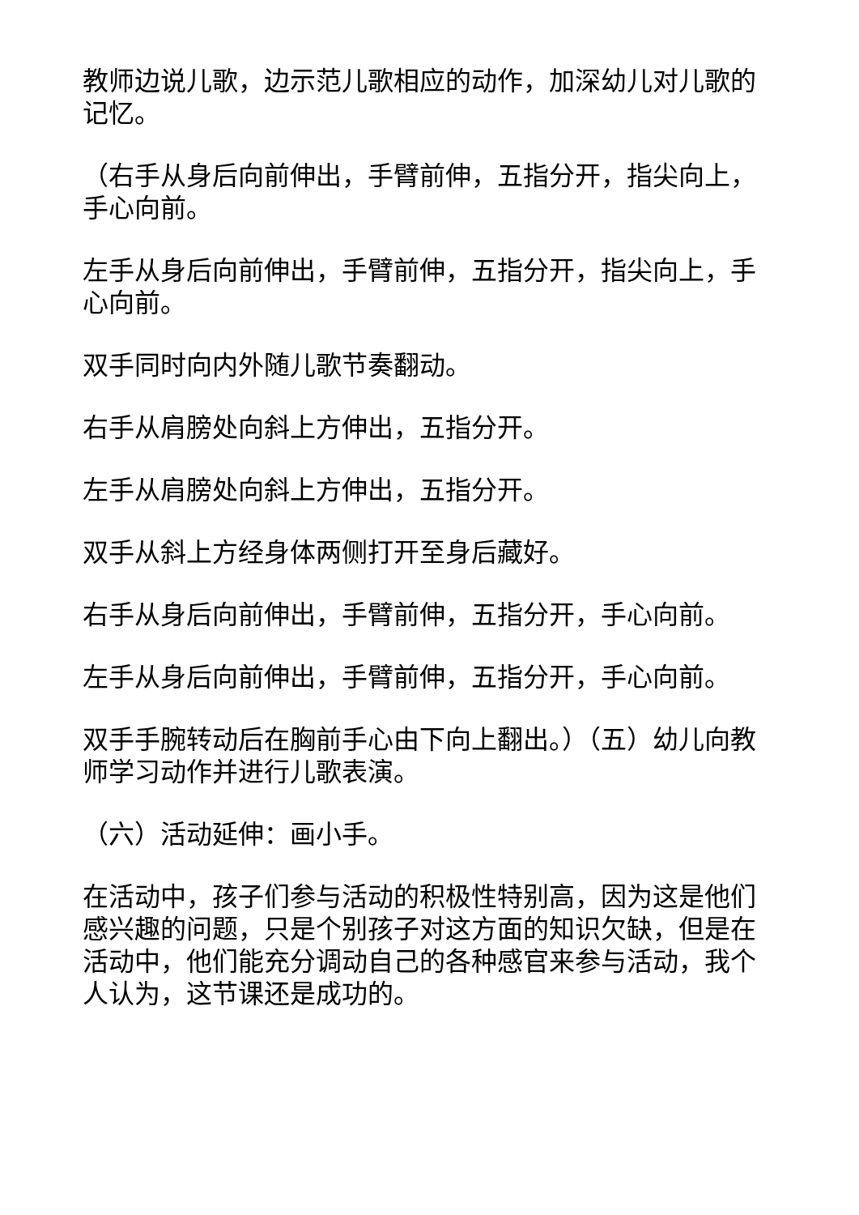教师边说儿歌，边示范儿歌相应的动作，加深幼儿对儿歌的记忆。
（右手从身后向前伸出，手臂前伸，五指分开，指尖向上，手心向前。
左手从身后向前伸出，手臂前伸，五指分开，指尖向上，手心向前。
双手同时向内外随儿歌节奏翻动。
右手从肩膀处向斜上方伸出，五指分开。
左手从肩膀处向斜上方伸出，五指分开。
双手从斜上方经身体两侧打开至身后藏好。
右手从身后向前伸出，手臂前伸，五指分开，手心向前。
左手从身后向前伸出，手臂前伸，五指分开，手心向前。
双手手腕转动后在胸前手心由下向上翻出。）（五）幼儿向教师学习动作并进行儿歌表演。
（六）活动延伸：画小手。
在活动中，孩子们参与活动的积极性特别高，因为这是他们感兴趣的问题，只是个别孩子对这方面的知识欠缺，但是在活动中，他们能充分调动自己的各种感官来参与活动，我个人认为，这节课还是成功的。